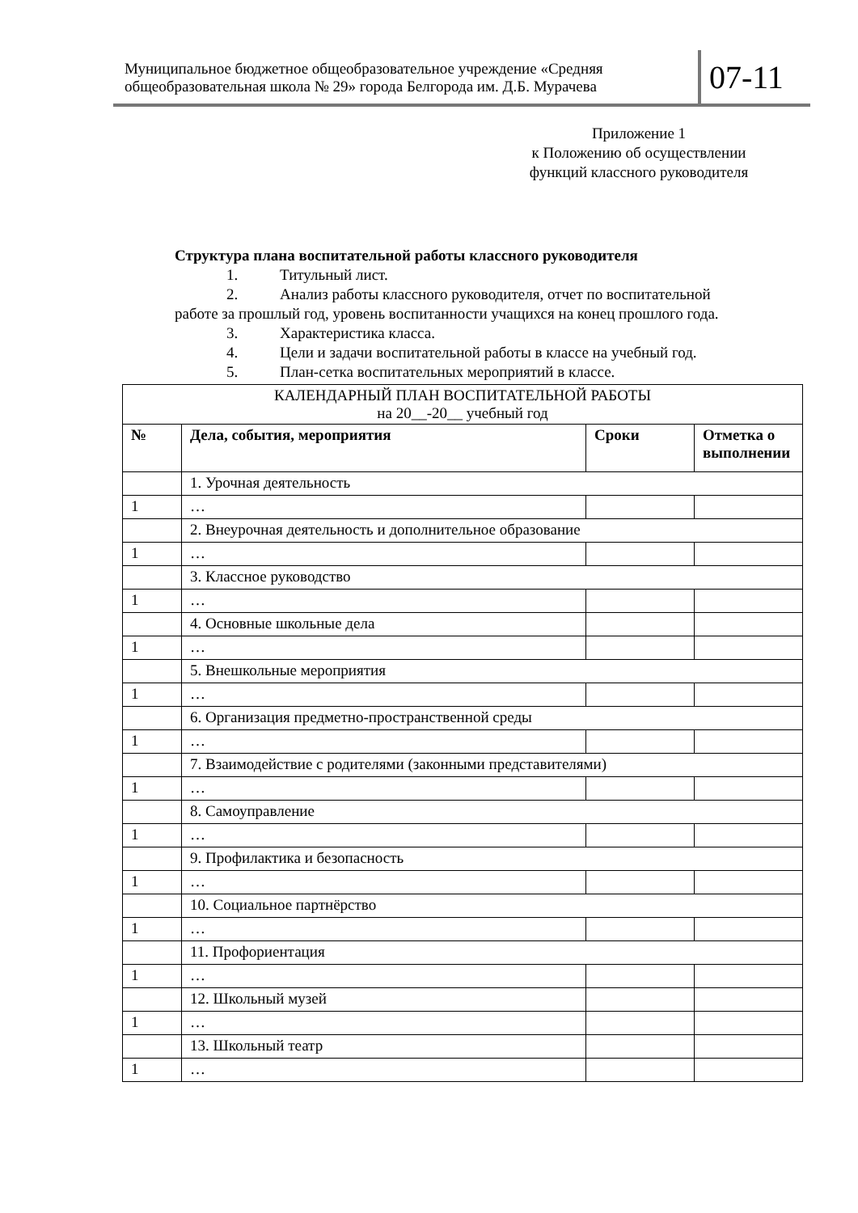Муниципальное бюджетное общеобразовательное учреждение «Средняя общеобразовательная школа № 29» города Белгорода им. Д.Б. Мурачева
07-11
Приложение 1
к Положению об осуществлении
функций классного руководителя
Структура плана воспитательной работы классного руководителя
1. Титульный лист.
2. Анализ работы классного руководителя, отчет по воспитательной
работе за прошлый год, уровень воспитанности учащихся на конец прошлого года.
3. Характеристика класса.
4. Цели и задачи воспитательной работы в классе на учебный год.
5. План-сетка воспитательных мероприятий в классе.
| КАЛЕНДАРНЫЙ ПЛАН ВОСПИТАТЕЛЬНОЙ РАБОТЫ на 20__-20__ учебный год | | | |
| № | Дела, события, мероприятия | Сроки | Отметка о выполнении |
| | 1. Урочная деятельность | | |
| 1 | … | | |
| | 2. Внеурочная деятельность и дополнительное образование | | |
| 1 | … | | |
| | 3. Классное руководство | | |
| 1 | … | | |
| | 4. Основные школьные дела | | |
| 1 | … | | |
| | 5. Внешкольные мероприятия | | |
| 1 | … | | |
| | 6. Организация предметно-пространственной среды | | |
| 1 | … | | |
| | 7. Взаимодействие с родителями (законными представителями) | | |
| 1 | … | | |
| | 8. Самоуправление | | |
| 1 | … | | |
| | 9. Профилактика и безопасность | | |
| 1 | … | | |
| | 10. Социальное партнёрство | | |
| 1 | … | | |
| | 11. Профориентация | | |
| 1 | … | | |
| | 12. Школьный музей | | |
| 1 | … | | |
| | 13. Школьный театр | | |
| 1 | … | | |